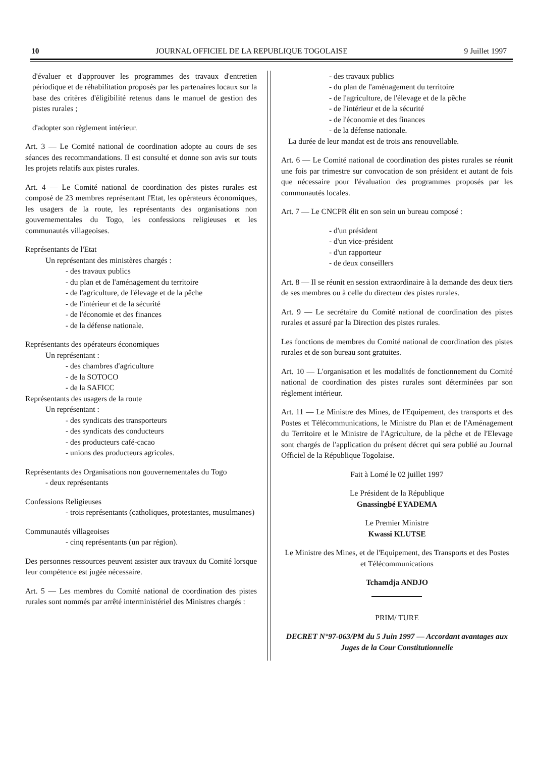10 JOURNAL OFFICIEL DE LA REPUBLIQUE TOGOLAISE 9 Juillet 1997
d'évaluer et d'approuver les programmes des travaux d'entretien périodique et de réhabilitation proposés par les partenaires locaux sur la base des critères d'éligibilité retenus dans le manuel de gestion des pistes rurales ;
d'adopter son règlement intérieur.
Art. 3 — Le Comité national de coordination adopte au cours de ses séances des recommandations. Il est consulté et donne son avis sur touts les projets relatifs aux pistes rurales.
Art. 4 — Le Comité national de coordination des pistes rurales est composé de 23 membres représentant l'Etat, les opérateurs économiques, les usagers de la route, les représentants des organisations non gouvernementales du Togo, les confessions religieuses et les communautés villageoises.
Représentants de l'Etat
Un représentant des ministères chargés :
- des travaux publics
- du plan et de l'aménagement du territoire
- de l'agriculture, de l'élevage et de la pêche
- de l'intérieur et de la sécurité
- de l'économie et des finances
- de la défense nationale.
Représentants des opérateurs économiques
Un représentant :
- des chambres d'agriculture
- de la SOTOCO
- de la SAFICC
Représentants des usagers de la route
Un représentant :
- des syndicats des transporteurs
- des syndicats des conducteurs
- des producteurs café-cacao
- unions des producteurs agricoles.
Représentants des Organisations non gouvernementales du Togo
- deux représentants
Confessions Religieuses
- trois représentants (catholiques, protestantes, musulmanes)
Communautés villageoises
- cinq représentants (un par région).
Des personnes ressources peuvent assister aux travaux du Comité lorsque leur compétence est jugée nécessaire.
Art. 5 — Les membres du Comité national de coordination des pistes rurales sont nommés par arrêté interministériel des Ministres chargés :
- des travaux publics
- du plan de l'aménagement du territoire
- de l'agriculture, de l'élevage et de la pêche
- de l'intérieur et de la sécurité
- de l'économie et des finances
- de la défense nationale.
La durée de leur mandat est de trois ans renouvellable.
Art. 6 — Le Comité national de coordination des pistes rurales se réunit une fois par trimestre sur convocation de son président et autant de fois que nécessaire pour l'évaluation des programmes proposés par les communautés locales.
Art. 7 — Le CNCPR élit en son sein un bureau composé :
- d'un président
- d'un vice-président
- d'un rapporteur
- de deux conseillers
Art. 8 — Il se réunit en session extraordinaire à la demande des deux tiers de ses membres ou à celle du directeur des pistes rurales.
Art. 9 — Le secrétaire du Comité national de coordination des pistes rurales et assuré par la Direction des pistes rurales.
Les fonctions de membres du Comité national de coordination des pistes rurales et de son bureau sont gratuites.
Art. 10 — L'organisation et les modalités de fonctionnement du Comité national de coordination des pistes rurales sont déterminées par son règlement intérieur.
Art. 11 — Le Ministre des Mines, de l'Equipement, des transports et des Postes et Télécommunications, le Ministre du Plan et de l'Aménagement du Territoire et le Ministre de l'Agriculture, de la pêche et de l'Elevage sont chargés de l'application du présent décret qui sera publié au Journal Officiel de la République Togolaise.
Fait à Lomé le 02 juillet 1997
Le Président de la République
Gnassingbé EYADEMA
Le Premier Ministre
Kwassi KLUTSE
Le Ministre des Mines, et de l'Equipement, des Transports et des Postes et Télécommunications
Tchamdja ANDJO
PRIM/ TURE
DECRET N°97-063/PM du 5 Juin 1997 — Accordant avantages aux Juges de la Cour Constitutionnelle